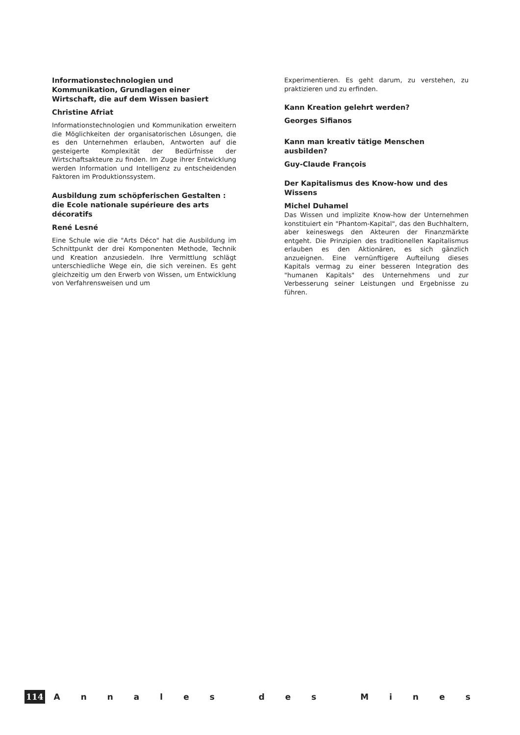Informationstechnologien und Kommunikation, Grundlagen einer Wirtschaft, die auf dem Wissen basiert
Christine Afriat
Informationstechnologien und Kommunikation erweitern die Möglichkeiten der organisatorischen Lösungen, die es den Unternehmen erlauben, Antworten auf die gesteigerte Komplexität der Bedürfnisse der Wirtschaftsakteure zu finden. Im Zuge ihrer Entwicklung werden Information und Intelligenz zu entscheidenden Faktoren im Produktionssystem.
Ausbildung zum schöpferischen Gestalten : die Ecole nationale supérieure des arts décoratifs
René Lesné
Eine Schule wie die "Arts Déco" hat die Ausbildung im Schnittpunkt der drei Komponenten Methode, Technik und Kreation anzusiedeln. Ihre Vermittlung schlägt unterschiedliche Wege ein, die sich vereinen. Es geht gleichzeitig um den Erwerb von Wissen, um Entwicklung von Verfahrensweisen und um
Experimentieren. Es geht darum, zu verstehen, zu praktizieren und zu erfinden.
Kann Kreation gelehrt werden?
Georges Sifianos
Kann man kreativ tätige Menschen ausbilden?
Guy-Claude François
Der Kapitalismus des Know-how und des Wissens
Michel Duhamel
Das Wissen und implizite Know-how der Unternehmen konstituiert ein "Phantom-Kapital", das den Buchhaltern, aber keineswegs den Akteuren der Finanzmärkte entgeht. Die Prinzipien des traditionellen Kapitalismus erlauben es den Aktionären, es sich gänzlich anzueignen. Eine vernünftigere Aufteilung dieses Kapitals vermag zu einer besseren Integration des "humanen Kapitals" des Unternehmens und zur Verbesserung seiner Leistungen und Ergebnisse zu führen.
114
A n n a l e s d e s M i n e s